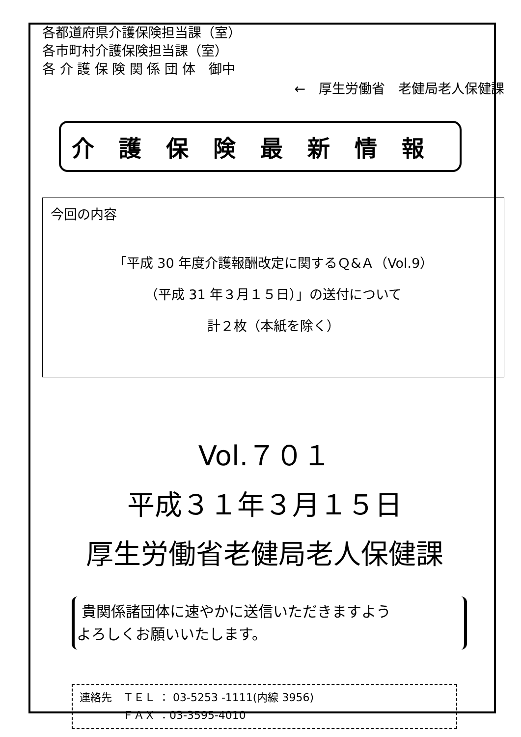各都道府県介護保険担当課（室）
各市町村介護保険担当課（室）
各 介 護 保 険 関 係 団 体　御中
←　厚生労働省　老健局老人保健課
介護保険最新情報
今回の内容
「平成 30 年度介護報酬改定に関するＱ&Ａ（Vol.9）
（平成 31 年３月１５日）」の送付について
計２枚（本紙を除く）
Vol.７０１
平成３１年３月１５日
厚生労働省老健局老人保健課
貴関係諸団体に速やかに送信いただきますよう
よろしくお願いいたします。
連絡先　ＴＥＬ ： 03-5253 -1111(内線 3956)
　　　　ＦＡＸ ：03-3595-4010